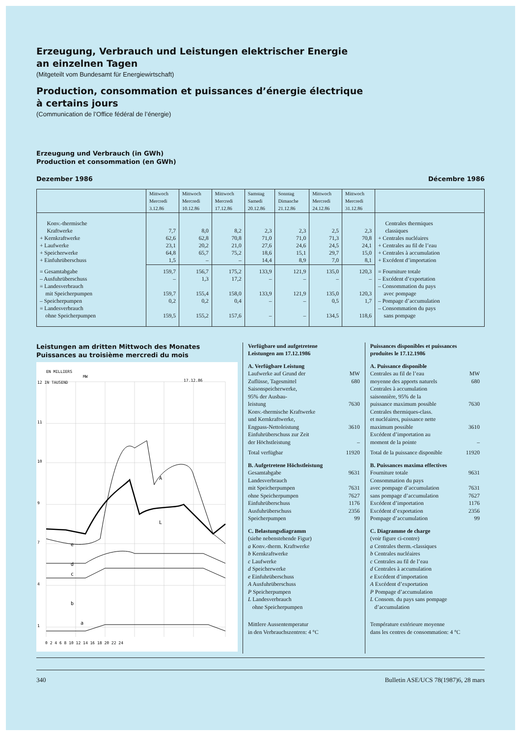Erzeugung, Verbrauch und Leistungen elektrischer Energie
an einzelnen Tagen
(Mitgeteilt vom Bundesamt für Energiewirtschaft)
Production, consommation et puissances d’énergie électrique
à certains jours
(Communication de l’Office fédéral de l’énergie)
Erzeugung und Verbrauch (in GWh)
Production et consommation (en GWh)
Dezember 1986 Décembre 1986
| | Mittwoch Mercredi 3.12.86 | Mittwoch Mercredi 10.12.86 | Mittwoch Mercredi 17.12.86 | Samstag Samedi 20.12.86 | Sonntag Dimanche 21.12.86 | Mittwoch Mercredi 24.12.86 | Mittwoch Mercredi 31.12.86 | |
| --- | --- | --- | --- | --- | --- | --- | --- | --- |
| Konv.-thermische Kraftwerke + Kernkraftwerke + Laufwerke + Speicherwerke + Einfuhrüberschuss | 7,7 62,6 23,1 64,8 1,5 | 8,0 62,8 20,2 65,7 – | 8,2 70,8 21,0 75,2 – | 2,3 71,0 27,6 18,6 14,4 | 2,3 71,0 24,6 15,1 8,9 | 2,5 71,3 24,5 29,7 7,0 | 2,3 70,8 24,1 15,0 8,1 | Centrales thermiques classiques + Centrales nucléaires + Centrales au fil de l’eau + Centrales à accumulation + Excédent d’importation |
| = Gesamtabgabe – Ausfuhrüberschuss = Landesverbrauch mit Speicherpumpen – Speicherpumpen = Landesverbrauch ohne Speicherpumpen | 159,7 – 159,7 0,2 159,5 | 156,7 1,3 155,4 0,2 155,2 | 175,2 17,2 158,0 0,4 157,6 | 133,9 – 133,9 – – | 121,9 – 121,9 – – | 135,0 – 135,0 0,5 134,5 | 120,3 – 120,3 1,7 118,6 | = Fourniture totale – Excédent d’exportation – Consommation du pays avec pompage – Pompage d’accumulation – Consommation du pays sans pompage |
Leistungen am dritten Mittwoch des Monates
Puissances au troisième mercredi du mois
EN MILLIERS
MW
12 IN TAUSEND
17.12.86
11
10
9
7
4
1
e
d
c
b
a
A
L
0 2 4 6 8 10 12 14 16 18 20 22 24
Verfügbare und aufgetretene
Leistungen am 17.12.1986
A. Verfügbare Leistung
Laufwerke auf Grund der MW
Zuflüsse, Tagesmittel 680
Saisonspeicherwerke,
95% der Ausbau-
leistung 7630
Konv.-thermische Kraftwerke
und Kernkraftwerke,
Engpass-Nettoleistung 3610
Einfuhrüberschuss zur Zeit
der Höchstleistung –
Total verfügbar 11920
B. Aufgetretene Höchstleistung
Gesamtabgabe 9631
Landesverbrauch
mit Speicherpumpen 7631
ohne Speicherpumpen 7627
Einfuhrüberschuss 1176
Ausfuhrüberschuss 2356
Speicherpumpen 99
C. Belastungsdiagramm
(siehe nebenstehende Figur)
a Konv.-therm. Kraftwerke
b Kernkraftwerke
c Laufwerke
d Speicherwerke
e Einfuhrüberschuss
A Ausfuhrüberschuss
P Speicherpumpen
L Landesverbrauch
ohne Speicherpumpen
Mittlere Aussentemperatur
in den Verbrauchszentren: 4 °C
Puissances disponibles et puissances
produites le 17.12.1986
A. Puissance disponible
Centrales au fil de l’eau MW
moyenne des apports naturels 680
Centrales à accumulation
saisonnière, 95% de la
puissance maximum possible 7630
Centrales thermiques-class.
et nucléaires, puissance nette
maximum possible 3610
Excédent d’importation au
moment de la pointe –
Total de la puissance disponible 11920
B. Puissances maxima effectives
Fourniture totale 9631
Consommation du pays
avec pompage d’accumulation 7631
sans pompage d’accumulation 7627
Excédent d’importation 1176
Excédent d’exportation 2356
Pompage d’accumulation 99
C. Diagramme de charge
(voir figure ci-contre)
a Centrales therm.-classiques
b Centrales nucléaires
c Centrales au fil de l’eau
d Centrales à accumulation
e Excédent d’importation
A Excédent d’exportation
P Pompage d’accumulation
L Consom. du pays sans pompage
d’accumulation
Température extérieure moyenne
dans les centres de consommation: 4 °C
340 Bulletin ASE/UCS 78(1987)6, 28 mars